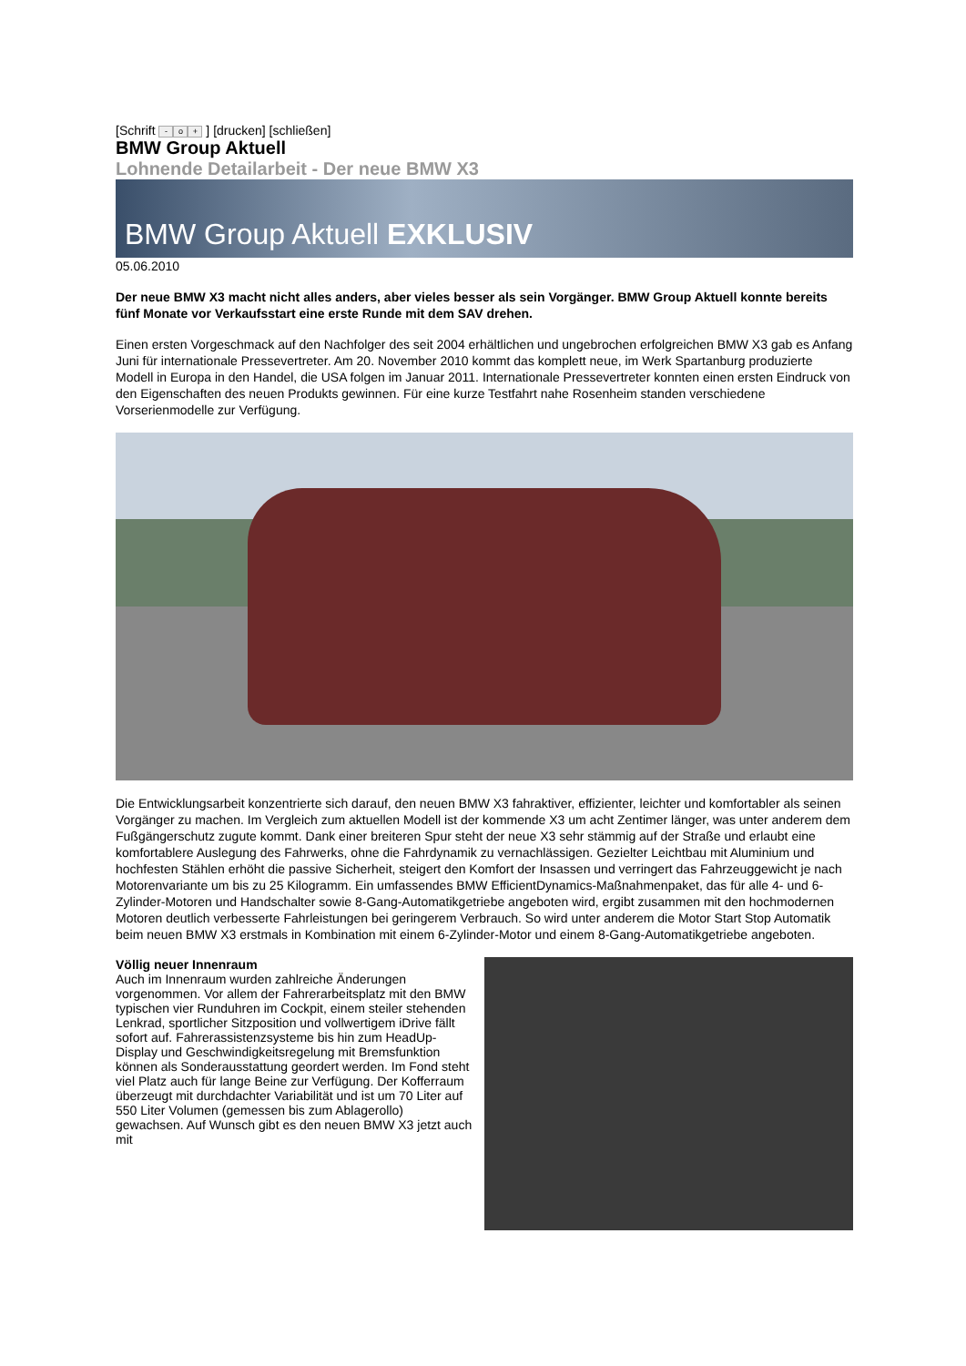[Schrift - o + ] [drucken] [schließen]
BMW Group Aktuell
Lohnende Detailarbeit - Der neue BMW X3
BMW Group Aktuell EXKLUSIV
05.06.2010
Der neue BMW X3 macht nicht alles anders, aber vieles besser als sein Vorgänger. BMW Group Aktuell konnte bereits fünf Monate vor Verkaufsstart eine erste Runde mit dem SAV drehen.
Einen ersten Vorgeschmack auf den Nachfolger des seit 2004 erhältlichen und ungebrochen erfolgreichen BMW X3 gab es Anfang Juni für internationale Pressevertreter. Am 20. November 2010 kommt das komplett neue, im Werk Spartanburg produzierte Modell in Europa in den Handel, die USA folgen im Januar 2011. Internationale Pressevertreter konnten einen ersten Eindruck von den Eigenschaften des neuen Produkts gewinnen. Für eine kurze Testfahrt nahe Rosenheim standen verschiedene Vorserienmodelle zur Verfügung.
Die Entwicklungsarbeit konzentrierte sich darauf, den neuen BMW X3 fahraktiver, effizienter, leichter und komfortabler als seinen Vorgänger zu machen. Im Vergleich zum aktuellen Modell ist der kommende X3 um acht Zentimer länger, was unter anderem dem Fußgängerschutz zugute kommt. Dank einer breiteren Spur steht der neue X3 sehr stämmig auf der Straße und erlaubt eine komfortablere Auslegung des Fahrwerks, ohne die Fahrdynamik zu vernachlässigen. Gezielter Leichtbau mit Aluminium und hochfesten Stählen erhöht die passive Sicherheit, steigert den Komfort der Insassen und verringert das Fahrzeuggewicht je nach Motorenvariante um bis zu 25 Kilogramm. Ein umfassendes BMW EfficientDynamics-Maßnahmenpaket, das für alle 4- und 6-Zylinder-Motoren und Handschalter sowie 8-Gang-Automatikgetriebe angeboten wird, ergibt zusammen mit den hochmodernen Motoren deutlich verbesserte Fahrleistungen bei geringerem Verbrauch. So wird unter anderem die Motor Start Stop Automatik beim neuen BMW X3 erstmals in Kombination mit einem 6-Zylinder-Motor und einem 8-Gang-Automatikgetriebe angeboten.
Völlig neuer Innenraum
Auch im Innenraum wurden zahlreiche Änderungen vorgenommen. Vor allem der Fahrerarbeitsplatz mit den BMW typischen vier Runduhren im Cockpit, einem steiler stehenden Lenkrad, sportlicher Sitzposition und vollwertigem iDrive fällt sofort auf. Fahrerassistenzsysteme bis hin zum HeadUp-Display und Geschwindigkeitsregelung mit Bremsfunktion können als Sonderausstattung geordert werden. Im Fond steht viel Platz auch für lange Beine zur Verfügung. Der Kofferraum überzeugt mit durchdachter Variabilität und ist um 70 Liter auf 550 Liter Volumen (gemessen bis zum Ablagerollo) gewachsen. Auf Wunsch gibt es den neuen BMW X3 jetzt auch mit